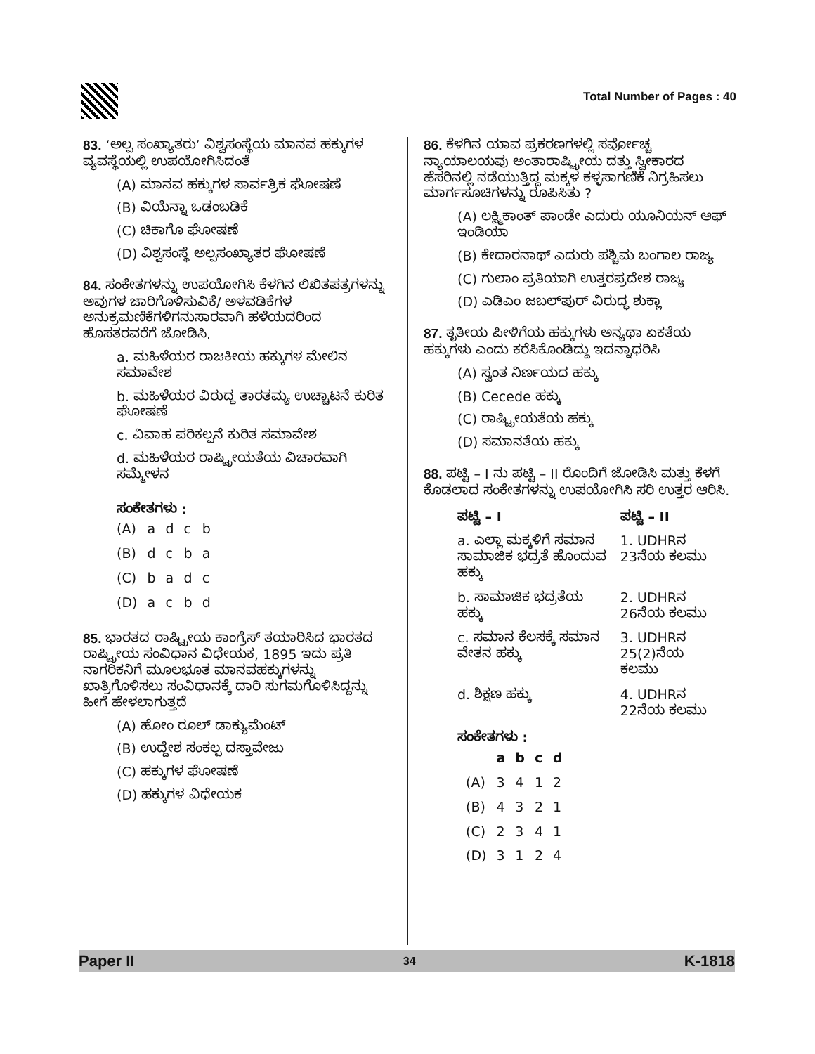Total Number of Pages : 40
83. ‘ಅಲ್ಪ ಸಂಖ್ಯಾತರು’ ವಿಶ್ವಸಂಸ್ಥೆಯ ಮಾನವ ಹಕ್ಕುಗಳ ವ್ಯವಸ್ಥೆಯಲ್ಲಿ ಉಪಯೋಗಿಸಿದಂತೆ
(A) ಮಾನವ ಹಕ್ಕುಗಳ ಸಾರ್ವತ್ರಿಕ ಘೋಷಣೆ
(B) ವಿಯೆನ್ನಾ ಒಡಂಬಡಿಕೆ
(C) ಚಿಕಾಗೊ ಘೋಷಣೆ
(D) ವಿಶ್ವಸಂಸ್ಥೆ ಅಲ್ಪಸಂಖ್ಯಾತರ ಘೋಷಣೆ
84. ಸಂಕೇತಗಳನ್ನು ಉಪಯೋಗಿಸಿ ಕೆಳಗಿನ ಲಿಖಿತಪತ್ರಗಳನ್ನು ಅವುಗಳ ಜಾರಿಗೊಳಿಸುವಿಕೆ/ ಅಳವಡಿಕೆಗಳ ಅನುಕ್ರಮಣಿಕೆಗಳಿಗನುಸಾರವಾಗಿ ಹಳೆಯದರಿಂದ ಹೊಸತರವರೆಗೆ ಜೋಡಿಸಿ.
a. ಮಹಿಳೆಯರ ರಾಜಕೀಯ ಹಕ್ಕುಗಳ ಮೇಲಿನ ಸಮಾವೇಶ
b. ಮಹಿಳೆಯರ ವಿರುದ್ಧ ತಾರತಮ್ಯ ಉಚ್ಚಾಟನೆ ಕುರಿತ ಘೋಷಣೆ
c. ವಿವಾಹ ಪರಿಕಲ್ಪನೆ ಕುರಿತ ಸಮಾವೇಶ
d. ಮಹಿಳೆಯರ ರಾಷ್ಟ್ರೀಯತೆಯ ವಿಚಾರವಾಗಿ ಸಮ್ಮೇಳನ
ಸಂಕೇತಗಳು :
| (A) | a | d | c | b |
| (B) | d | c | b | a |
| (C) | b | a | d | c |
| (D) | a | c | b | d |
85. ಭಾರತದ ರಾಷ್ಟ್ರೀಯ ಕಾಂಗ್ರೆಸ್ ತಯಾರಿಸಿದ ಭಾರತದ ರಾಷ್ಟ್ರೀಯ ಸಂವಿಧಾನ ವಿಧೇಯಕ, 1895 ಇದು ಪ್ರತಿ ನಾಗರಿಕನಿಗೆ ಮೂಲಭೂತ ಮಾನವಹಕ್ಕುಗಳನ್ನು ಖಾತ್ರಿಗೊಳಿಸಲು ಸಂವಿಧಾನಕ್ಕೆ ದಾರಿ ಸುಗಮಗೊಳಿಸಿದ್ದನ್ನು ಹೀಗೆ ಹೇಳಲಾಗುತ್ತದೆ
(A) ಹೋಂ ರೂಲ್ ಡಾಕ್ಯುಮೆಂಟ್
(B) ಉದ್ದೇಶ ಸಂಕಲ್ಪ ದಸ್ತಾವೇಜು
(C) ಹಕ್ಕುಗಳ ಘೋಷಣೆ
(D) ಹಕ್ಕುಗಳ ವಿಧೇಯಕ
86. ಕೆಳಗಿನ ಯಾವ ಪ್ರಕರಣಗಳಲ್ಲಿ ಸರ್ವೋಚ್ಚ ನ್ಯಾಯಾಲಯವು ಅಂತಾರಾಷ್ಟ್ರೀಯ ದತ್ತು ಸ್ವೀಕಾರದ ಹೆಸರಿನಲ್ಲಿ ನಡೆಯುತ್ತಿದ್ದ ಮಕ್ಕಳ ಕಳ್ಳಸಾಗಣಿಕೆ ನಿಗ್ರಹಿಸಲು ಮಾರ್ಗಸೂಚಿಗಳನ್ನು ರೂಪಿಸಿತು ?
(A) ಲಕ್ಷ್ಮಿಕಾಂತ್ ಪಾಂಡೇ ಎದುರು ಯೂನಿಯನ್ ಆಫ್ ಇಂಡಿಯಾ
(B) ಕೇದಾರನಾಥ್ ಎದುರು ಪಶ್ಚಿಮ ಬಂಗಾಲ ರಾಜ್ಯ
(C) ಗುಲಾಂ ಪ್ರತಿಯಾಗಿ ಉತ್ತರಪ್ರದೇಶ ರಾಜ್ಯ
(D) ಎಡಿಎಂ ಜಬಲ್‌ಪುರ್ ವಿರುದ್ಧ ಶುಕ್ಲಾ
87. ತೃತೀಯ ಪೀಳಿಗೆಯ ಹಕ್ಕುಗಳು ಅನ್ಯಥಾ ಏಕತೆಯ ಹಕ್ಕುಗಳು ಎಂದು ಕರೆಸಿಕೊಂಡಿದ್ದು ಇದನ್ನಾಧರಿಸಿ
(A) ಸ್ವಂತ ನಿರ್ಣಯದ ಹಕ್ಕು
(B) Cecede ಹಕ್ಕು
(C) ರಾಷ್ಟ್ರೀಯತೆಯ ಹಕ್ಕು
(D) ಸಮಾನತೆಯ ಹಕ್ಕು
88. ಪಟ್ಟಿ – I ನು ಪಟ್ಟಿ – II ರೊಂದಿಗೆ ಜೋಡಿಸಿ ಮತ್ತು ಕೆಳಗೆ ಕೊಡಲಾದ ಸಂಕೇತಗಳನ್ನು ಉಪಯೋಗಿಸಿ ಸರಿ ಉತ್ತರ ಆರಿಸಿ.
| ಪಟ್ಟಿ – I | ಪಟ್ಟಿ – II |
| --- | --- |
| a. ಎಲ್ಲಾ ಮಕ್ಕಳಿಗೆ ಸಮಾನ ಸಾಮಾಜಿಕ ಭದ್ರತೆ ಹೊಂದುವ ಹಕ್ಕು | 1. UDHRನ 23ನೆಯ ಕಲಮು |
| b. ಸಾಮಾಜಿಕ ಭದ್ರತೆಯ ಹಕ್ಕು | 2. UDHRನ 26ನೆಯ ಕಲಮು |
| c. ಸಮಾನ ಕೆಲಸಕ್ಕೆ ಸಮಾನ ವೇತನ ಹಕ್ಕು | 3. UDHRನ 25(2)ನೆಯ ಕಲಮು |
| d. ಶಿಕ್ಷಣ ಹಕ್ಕು | 4. UDHRನ 22ನೆಯ ಕಲಮು |
ಸಂಕೇತಗಳು :
| | a | b | c | d |
| --- | --- | --- | --- | --- |
| (A) | 3 | 4 | 1 | 2 |
| (B) | 4 | 3 | 2 | 1 |
| (C) | 2 | 3 | 4 | 1 |
| (D) | 3 | 1 | 2 | 4 |
Paper II 34 K-1818